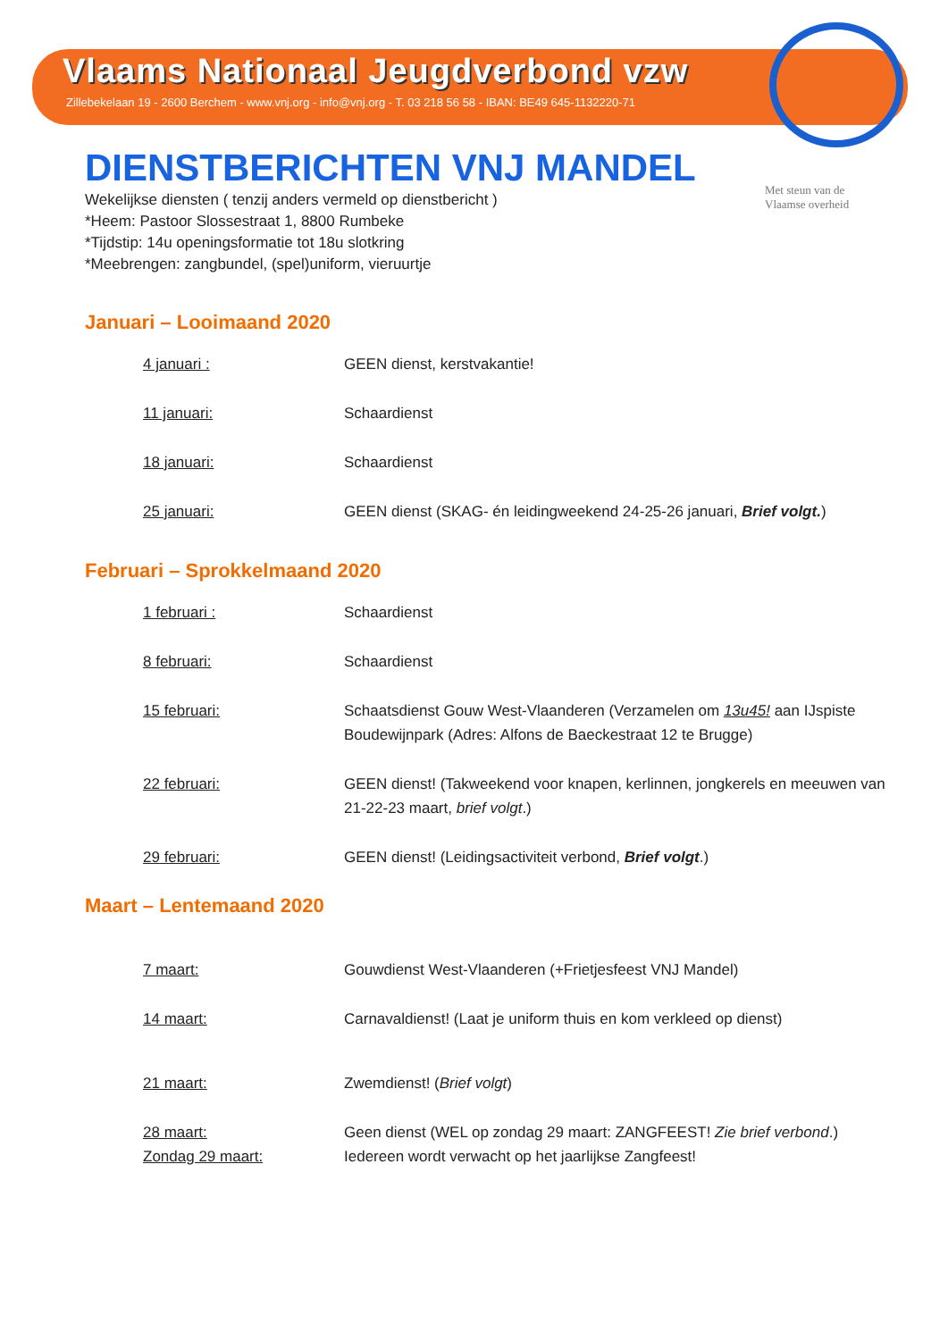Vlaams Nationaal Jeugdverbond vzw
Zillebekelaan 19 - 2600 Berchem - www.vnj.org - info@vnj.org - T. 03 218 56 58 - IBAN: BE49 645-1132220-71
Met steun van de Vlaamse overheid
DIENSTBERICHTEN VNJ MANDEL
Wekelijkse diensten ( tenzij anders vermeld op dienstbericht )
*Heem: Pastoor Slossestraat 1, 8800 Rumbeke
*Tijdstip: 14u openingsformatie tot 18u slotkring
*Meebrengen: zangbundel, (spel)uniform, vieruurtje
Januari – Looimaand 2020
4 januari : GEEN dienst, kerstvakantie!
11 januari: Schaardienst
18 januari: Schaardienst
25 januari: GEEN dienst (SKAG- én leidingweekend 24-25-26 januari, Brief volgt.)
Februari – Sprokkelmaand 2020
1 februari : Schaardienst
8 februari: Schaardienst
15 februari: Schaatsdienst Gouw West-Vlaanderen (Verzamelen om 13u45! aan IJspiste Boudewijnpark (Adres: Alfons de Baeckestraat 12 te Brugge)
22 februari: GEEN dienst! (Takweekend voor knapen, kerlinnen, jongkerels en meeuwen van 21-22-23 maart, brief volgt.)
29 februari: GEEN dienst! (Leidingsactiviteit verbond, Brief volgt.)
Maart – Lentemaand 2020
7 maart: Gouwdienst West-Vlaanderen (+Frietjesfeest VNJ Mandel)
14 maart: Carnavaldienst! (Laat je uniform thuis en kom verkleed op dienst)
21 maart: Zwemdienst! (Brief volgt)
28 maart: Geen dienst (WEL op zondag 29 maart: ZANGFEEST! Zie brief verbond.)
Zondag 29 maart: Iedereen wordt verwacht op het jaarlijkse Zangfeest!